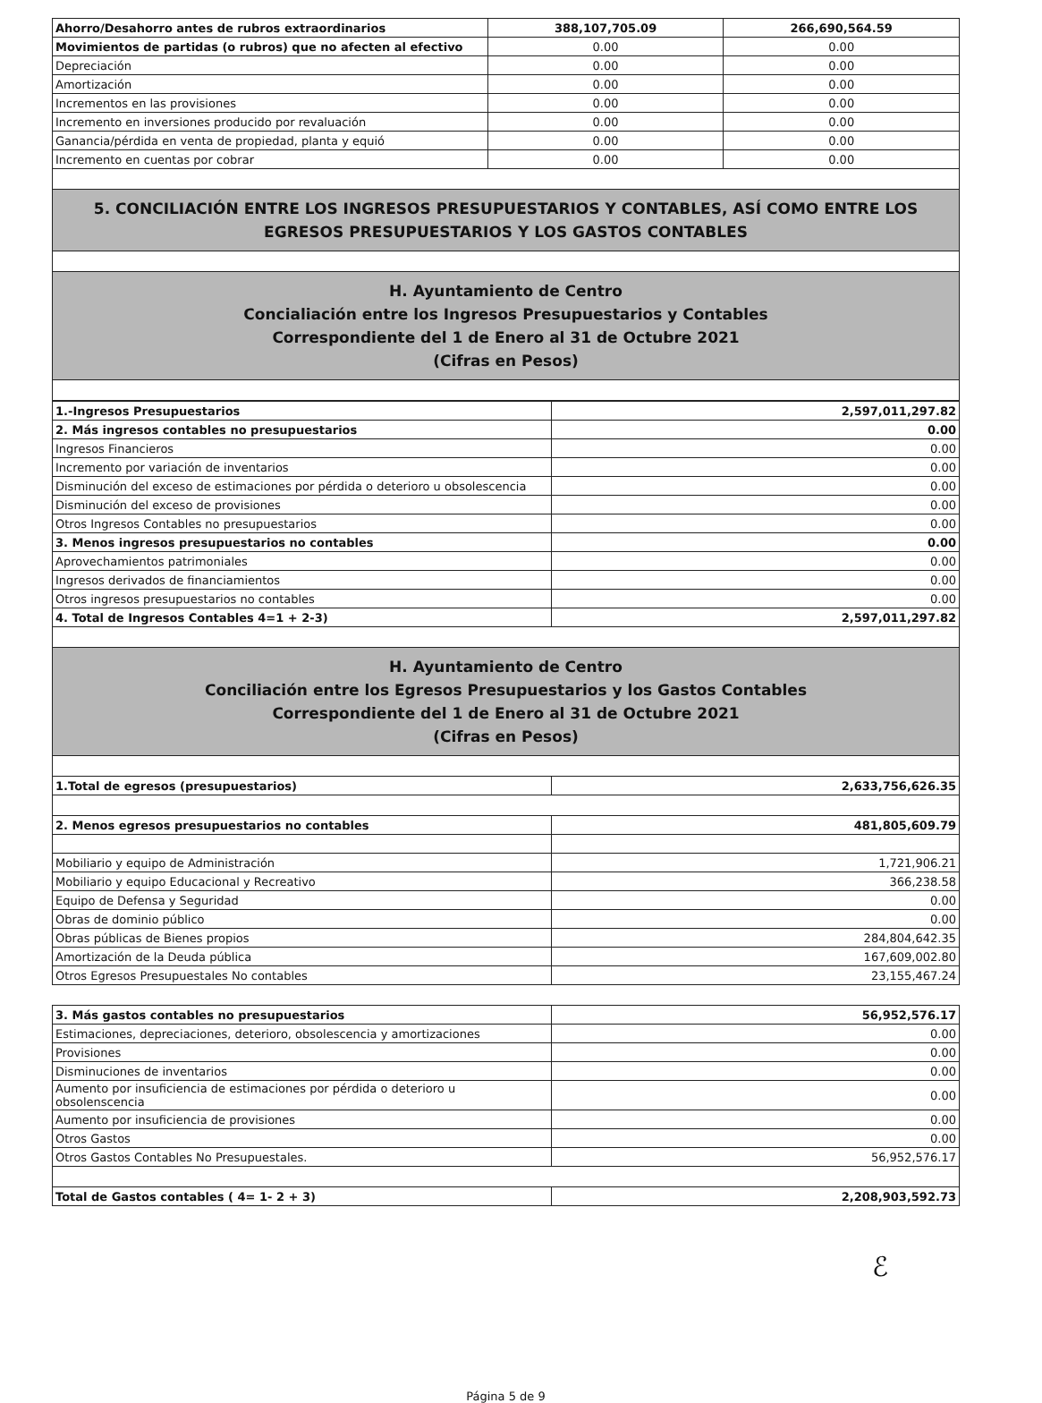| Ahorro/Desahorro antes de rubros extraordinarios | 388,107,705.09 | 266,690,564.59 |
| Movimientos de partidas (o rubros) que no afecten al efectivo | 0.00 | 0.00 |
| Depreciación | 0.00 | 0.00 |
| Amortización | 0.00 | 0.00 |
| Incrementos en las provisiones | 0.00 | 0.00 |
| Incremento en inversiones producido por revaluación | 0.00 | 0.00 |
| Ganancia/pérdida en venta de propiedad, planta y equió | 0.00 | 0.00 |
| Incremento en cuentas por cobrar | 0.00 | 0.00 |
| 5. CONCILIACIÓN ENTRE LOS INGRESOS PRESUPUESTARIOS Y CONTABLES, ASÍ COMO ENTRE LOS EGRESOS PRESUPUESTARIOS Y LOS GASTOS CONTABLES | | |
| H. Ayuntamiento de Centro Concialiación entre los Ingresos Presupuestarios y Contables Correspondiente del 1 de Enero al 31 de Octubre 2021 (Cifras en Pesos) | | |
| 1.-Ingresos Presupuestarios | 2,597,011,297.82 |
| 2. Más ingresos contables no presupuestarios | 0.00 |
| Ingresos Financieros | 0.00 |
| Incremento por variación de inventarios | 0.00 |
| Disminución del exceso de estimaciones por pérdida o deterioro u obsolescencia | 0.00 |
| Disminución del exceso de provisiones | 0.00 |
| Otros Ingresos Contables no presupuestarios | 0.00 |
| 3. Menos ingresos presupuestarios no contables | 0.00 |
| Aprovechamientos patrimoniales | 0.00 |
| Ingresos derivados de financiamientos | 0.00 |
| Otros ingresos presupuestarios no contables | 0.00 |
| 4. Total de Ingresos Contables 4=1 + 2-3) | 2,597,011,297.82 |
| H. Ayuntamiento de Centro Conciliación entre los Egresos Presupuestarios y los Gastos Contables Correspondiente del 1 de Enero al 31 de Octubre 2021 (Cifras en Pesos) | |
| 1.Total de egresos (presupuestarios) | 2,633,756,626.35 |
| 2. Menos egresos presupuestarios no contables | 481,805,609.79 |
| Mobiliario y equipo de Administración | 1,721,906.21 |
| Mobiliario y equipo Educacional y Recreativo | 366,238.58 |
| Equipo de Defensa y Seguridad | 0.00 |
| Obras de dominio público | 0.00 |
| Obras públicas de Bienes propios | 284,804,642.35 |
| Amortización de la Deuda pública | 167,609,002.80 |
| Otros Egresos Presupuestales No contables | 23,155,467.24 |
| 3. Más gastos contables no presupuestarios | 56,952,576.17 |
| Estimaciones, depreciaciones, deterioro, obsolescencia y amortizaciones | 0.00 |
| Provisiones | 0.00 |
| Disminuciones de inventarios | 0.00 |
| Aumento por insuficiencia de estimaciones por pérdida o deterioro u obsolenscencia | 0.00 |
| Aumento por insuficiencia de provisiones | 0.00 |
| Otros Gastos | 0.00 |
| Otros Gastos Contables No Presupuestales. | 56,952,576.17 |
| Total de Gastos contables ( 4= 1- 2 + 3) | 2,208,903,592.73 |
ℰ
Página 5 de 9